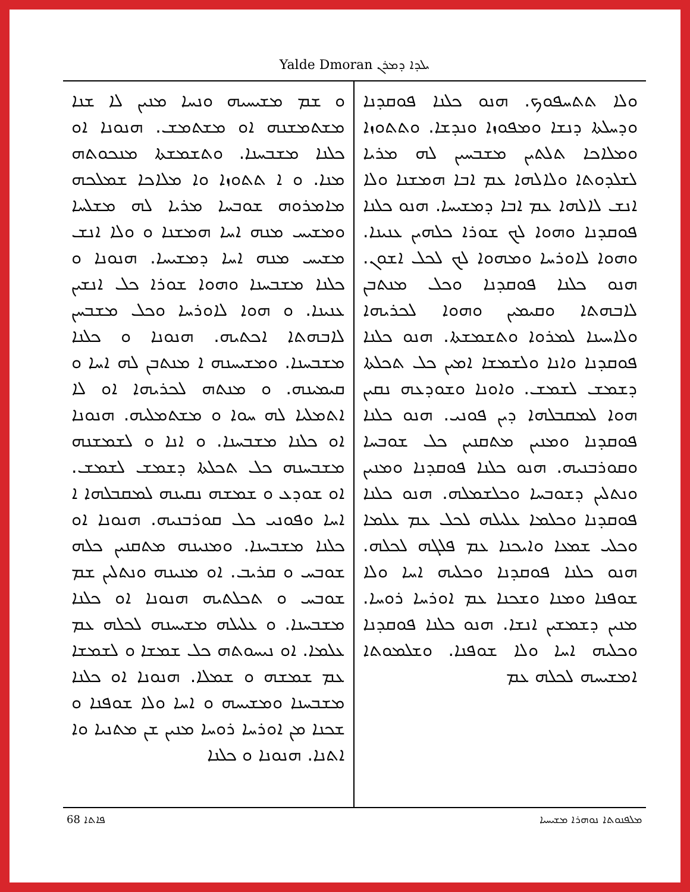Yalde Dmoran ܝܠܕܐ ܕܡܪܢ
ܘܠܐ ܬܬܚܦܘܟ. ܗܢܘ ܟܠܢܐ ܦܘܩܕܢܐ ܘܕܚܠܬܐ ܕܢܫܐ ܘܡܦܘܙܐ ܘܢܕܫܐ. ܘܬܬܘܙܐ ܘܡܠܐܟܐ ܬܠܬܝܢ ܡܫܒܚܝܢ ܠܗ ܡܪܝܐ ܠܫܠܕܘܬܐ ܘܠܐܠܗܐ ܥܡ ܐܒܐ ܗܡܫܢܐ ܘܠܐ ܐܢܫ ܠܐܠܗܐ ܥܡ ܐܒܐ ܕܡܫܝܚܐ. ܗܢܘ ܟܠܢܐ ܦܘܩܕܢܐ ܘܗܘܐ ܠܟ ܫܘܪܐ ܟܠܗܝܢ ܥܢܝܢܐ. ܘܗܘܐ ܠܐܘܪܚܐ ܘܡܗܘܐ ܠܟ ܠܟܠ ܐܫܘܢ. ܗܢܘ ܟܠܢܐ ܦܘܩܕܢܐ ܘܟܠ ܡܢܬܒܢ ܠܐܒܗܬܐ ܘܩܝܡܝܢ ܘܗܘܐ ܠܟܪܝܗܐ ܘܠܐܚܝܢܐ ܠܡܪܘܐ ܘܬܫܡܫܬܐ. ܗܢܘ ܟܠܢܐ ܦܘܩܕܢܐ ܘܐܢܐ ܘܠܫܡܫܐ ܐܡܝܢ ܟܠ ܬܟܠܬܐ ܕܫܡܫ ܠܫܡܫ. ܘܐܘܢܐ ܘܫܘܕܥܗ ܢܩܝܢ ܗܘܐ ܠܡܩܒܠܗܐ ܕܝܢ ܦܘܢܝ. ܗܢܘ ܟܠܢܐ ܦܘܩܕܢܐ ܘܡܢܝܢ ܡܬܩܢܝܢ ܟܠ ܫܘܒܚܐ ܘܩܘܪܒܢܝܗ. ܗܢܘ ܟܠܢܐ ܦܘܩܕܢܐ ܘܡܢܝܢ ܘܢܬܠܝܢ ܕܫܘܒܚܐ ܘܟܠܫܡܠܗ. ܗܢܘ ܟܠܢܐ ܦܘܩܕܢܐ ܘܟܠܡܐ ܥܠܝܠܗ ܠܟܠ ܥܡ ܥܠܡܐ ܘܟܠܝ ܫܡܥܐ ܘܐܝܟܢܐ ܥܡ ܦܠܓܗ ܠܟܠܗ. ܗܢܘ ܟܠܢܐ ܦܘܩܕܢܐ ܘܟܠܝܗ ܐܚܐ ܘܠܐ ܫܘܦܢܐ ܘܡܢܐ ܘܫܟܢܐ ܥܡ ܐܘܪܚܐ ܪܘܚܐ. ܡܢܝܢ ܕܫܡܫܝܢ ܐܢܫܐ. ܗܢܘ ܟܠܢܐ ܦܘܩܕܢܐ ܘܟܠܝܗ ܐܚܐ ܘܠܐ ܫܘܦܢܐ. ܘܫܠܡܘܬܐ ܐܡܫܝܚܗ ܠܟܠܗ ܥܡ
ܘ ܫܡ ܡܫܝܚܝܗ ܘܢܚܐ ܡܢܝܢ ܠܐ ܫܢܐ ܡܫܬܡܫܢܗ ܐܘ ܡܫܬܡܫ. ܗܢܘܢܐ ܐܘ ܟܠܢܐ ܡܫܒܚܢܐ. ܘܬܫܡܫܬܐ ܡܢܟܘܬܗ ܡܢܐ. ܘ ܐ ܬܬܘܙܐ ܘܐ ܡܠܐܟܐ ܫܡܠܟܗ ܡܐܡܪܘܗ ܫܘܒܚܐ ܡܪܝܐ ܠܗ ܡܫܠܚܐ ܘܡܫܝܚ ܡܢܗ ܐܚܐ ܗܡܫܢܐ ܘ ܘܠܐ ܐܢܫ ܡܫܝܚ ܡܢܗ ܐܚܐ ܕܡܫܝܚܐ. ܗܢܘܢܐ ܘ ܟܠܢܐ ܡܫܒܚܢܐ ܘܗܘܐ ܫܘܪܐ ܟܠ ܐܢܫܝܢ ܥܢܝܢܐ. ܘ ܗܘܐ ܠܐܘܪܚܐ ܘܟܠ ܡܫܒܚܢ ܠܐܒܗܬܐ ܐܟܬܝܗ. ܗܢܘܢܐ ܘ ܟܠܢܐ ܡܫܒܚܢܐ. ܘܡܫܝܚܢܗ ܐ ܡܢܬܒܢ ܠܗ ܐܚܐ ܘ ܩܝܡܝܢܗ. ܘ ܡܢܬܗ ܠܟܪܝܗܐ ܐܘ ܠܐ ܐܬܡܠܝܐ ܠܗ ܚܘܐ ܘ ܡܫܬܡܠܝܗ. ܗܢܘܢܐ ܐܘ ܟܠܢܐ ܡܫܒܚܢܐ. ܘ ܐܢܐ ܘ ܠܫܡܫܢܗ ܡܫܒܚܢܗ ܟܠ ܬܟܠܬܐ ܕܫܡܫ ܠܫܡܫ. ܐܘ ܫܘܕܥ ܘ ܫܡܫܗ ܢܩܝܢܗ ܠܡܩܒܠܗܐ ܐ ܐܚܐ ܘܦܘܢܝ ܟܠ ܩܘܪܒܢܝܗ. ܗܢܘܢܐ ܐܘ ܟܠܢܐ ܡܫܒܚܢܐ. ܘܡܢܝܢܗ ܡܬܩܢܝܢ ܟܠܗ ܫܘܒܚ ܘ ܩܪܝܒ. ܐܘ ܡܢܝܢܗ ܘܢܬܠܝܢ ܫܡ ܫܘܒܚ ܘ ܬܟܠܬܝܗ ܗܢܘܢܐ ܐܘ ܟܠܢܐ ܡܫܒܚܢܐ. ܘ ܥܠܝܠܗ ܡܫܝܚܢܗ ܠܟܠܗ ܥܡ ܥܠܡܐ. ܐܘ ܢܝܚܘܬܗ ܟܠ ܫܡܫܐ ܘ ܠܫܡܫܐ ܥܡ ܫܡܫܗ ܘ ܫܡܠܐ. ܗܢܘܢܐ ܐܘ ܟܠܢܐ ܡܫܒܚܢܐ ܘܡܫܝܚܗ ܘ ܐܚܐ ܘܠܐ ܫܘܦܢܐ ܘ ܫܟܢܐ ܡܢ ܐܘܪܚܐ ܪܘܚܐ ܡܢܝܢ ܫܢ ܡܬܢܝܐ ܘܐ ܐܬܢܐ. ܗܢܘܢܐ ܘ ܟܠܢܐ
ܦܐܬܐ 68 ܡܠܦܢܘܬܐ ܢܘܗܪܐ ܡܫܝܚܝܐ